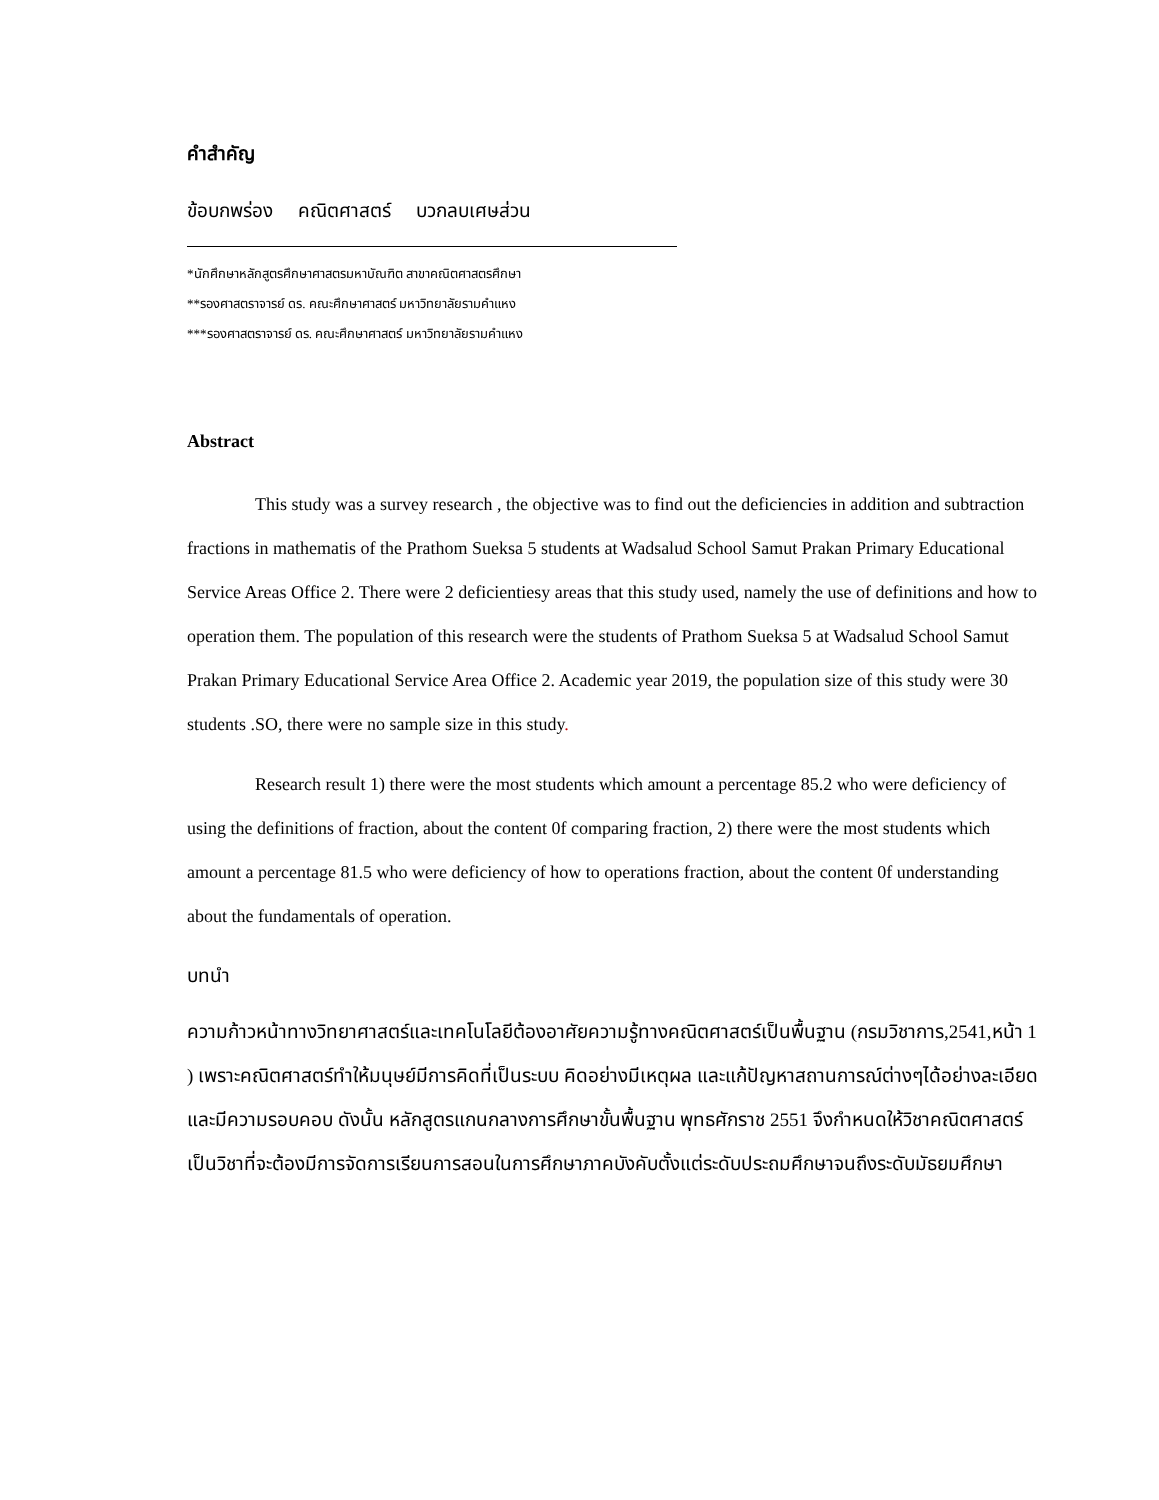คำสำคัญ
ข้อบกพร่อง คณิตศาสตร์ บวกลบเศษส่วน
*นักศึกษาหลักสูตรศึกษาศาสตรมหาบัณฑิต สาขาคณิตศาสตรศึกษา
**รองศาสตราจารย์ ดร. คณะศึกษาศาสตร์ มหาวิทยาลัยรามคำแหง
***รองศาสตราจารย์ ดร. คณะศึกษาศาสตร์ มหาวิทยาลัยรามคำแหง
Abstract
This study was a survey research , the objective was to find out the deficiencies in addition and subtraction fractions in mathematis of the Prathom Sueksa 5 students at Wadsalud School Samut Prakan Primary Educational Service Areas Office 2. There were 2 deficientiesy areas that this study used, namely the use of definitions and how to operation them. The population of this research were the students of Prathom Sueksa 5 at Wadsalud School Samut Prakan Primary Educational Service Area Office 2. Academic year 2019, the population size of this study were 30 students .SO, there were no sample size in this study.
Research result 1) there were the most students which amount a percentage 85.2 who were deficiency of using the definitions of fraction, about the content 0f comparing fraction, 2) there were the most students which amount a percentage 81.5 who were deficiency of how to operations fraction, about the content 0f understanding about the fundamentals of operation.
บทนำ
ความก้าวหน้าทางวิทยาศาสตร์และเทคโนโลยีต้องอาศัยความรู้ทางคณิตศาสตร์เป็นพื้นฐาน (กรมวิชาการ,2541,หน้า 1 ) เพราะคณิตศาสตร์ทำให้มนุษย์มีการคิดที่เป็นระบบ คิดอย่างมีเหตุผล และแก้ปัญหาสถานการณ์ต่างๆได้อย่างละเอียด และมีความรอบคอบ ดังนั้น หลักสูตรแกนกลางการศึกษาขั้นพื้นฐาน พุทธศักราช 2551 จึงกำหนดให้วิชาคณิตศาสตร์เป็นวิชาที่จะต้องมีการจัดการเรียนการสอนในการศึกษาภาคบังคับตั้งแต่ระดับประถมศึกษาจนถึงระดับมัธยมศึกษา